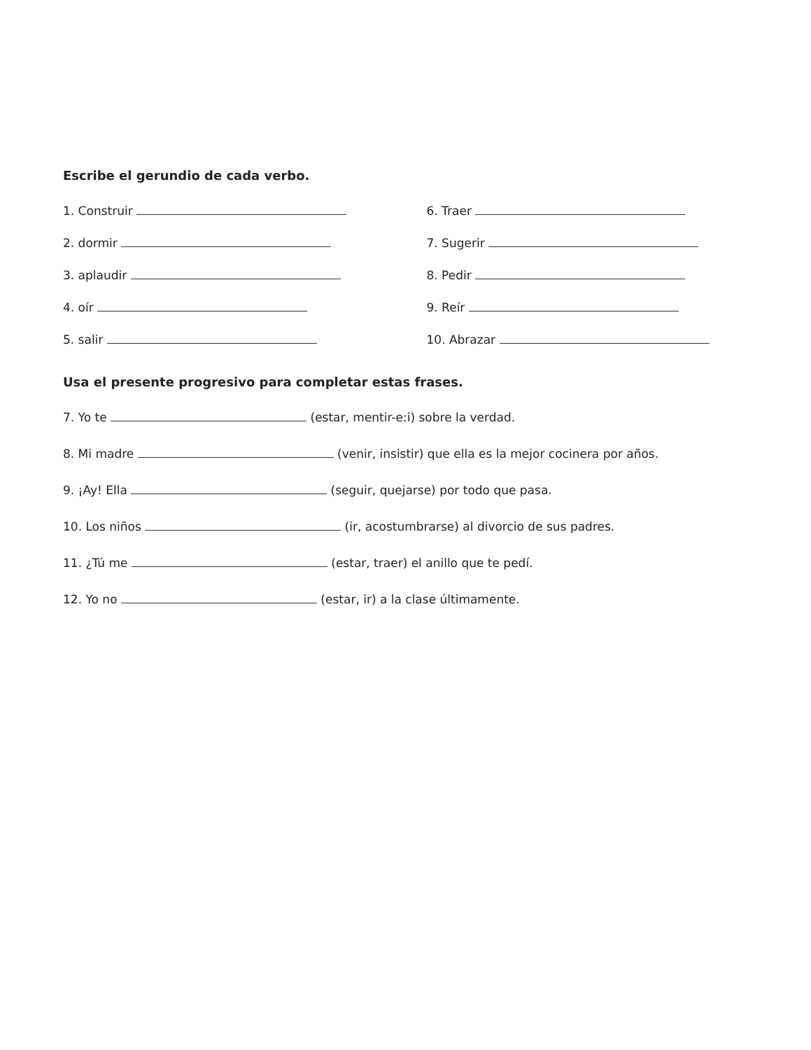Escribe el gerundio de cada verbo.
1. Construir
6. Traer
2. dormir
7. Sugerir
3. aplaudir
8. Pedir
4. oír
9. Reír
5. salir
10. Abrazar
Usa el presente progresivo para completar estas frases.
7. Yo te (estar, mentir-e:i) sobre la verdad.
8. Mi madre (venir, insistir) que ella es la mejor cocinera por años.
9. ¡Ay! Ella (seguir, quejarse) por todo que pasa.
10. Los niños (ir, acostumbrarse) al divorcio de sus padres.
11. ¿Tú me (estar, traer) el anillo que te pedí.
12. Yo no (estar, ir) a la clase últimamente.